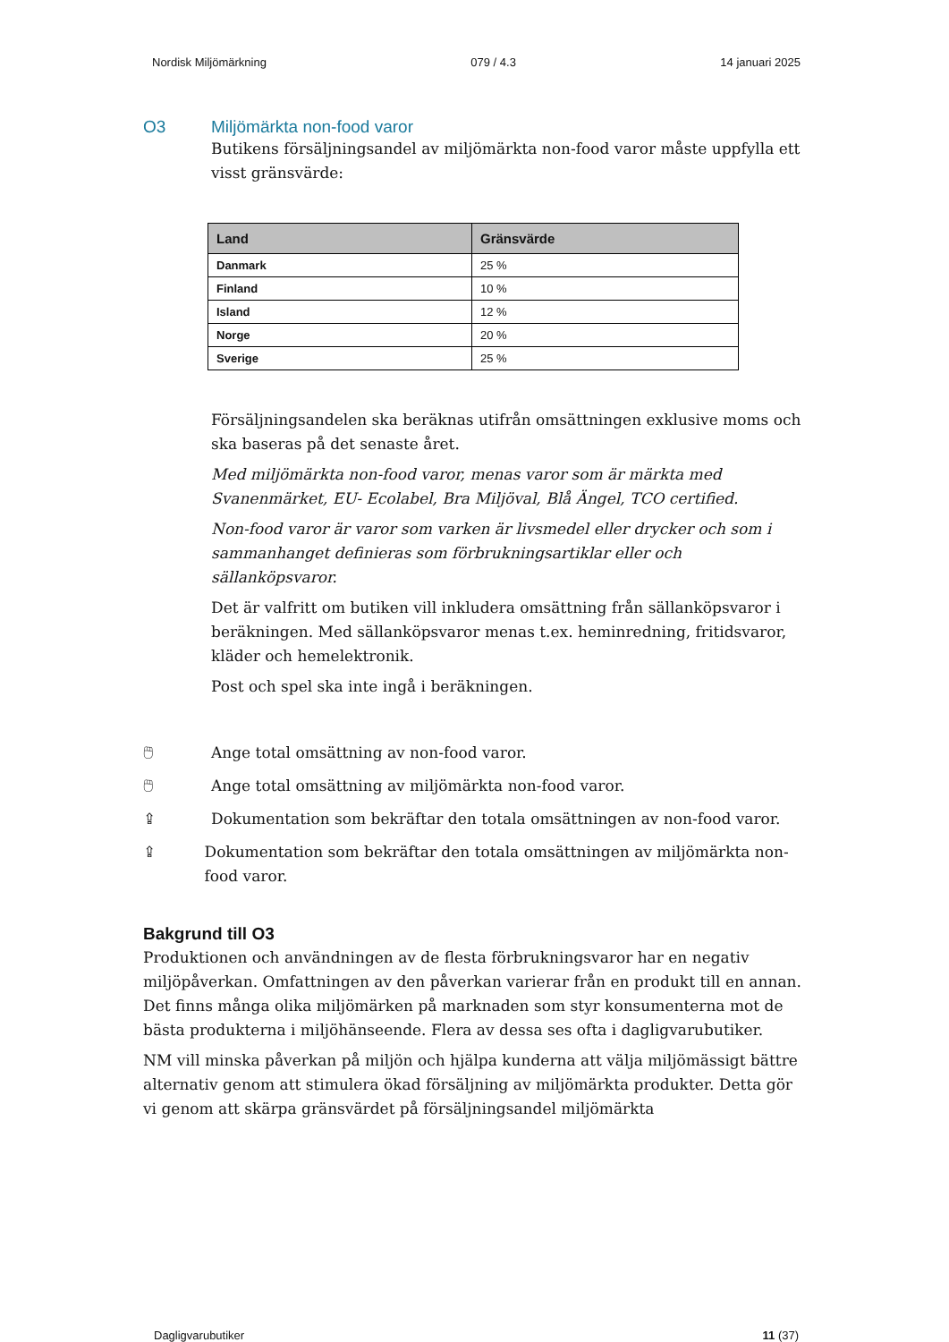Nordisk Miljömärkning 079 / 4.3 14 januari 2025
O3
Miljömärkta non-food varor
Butikens försäljningsandel av miljömärkta non-food varor måste uppfylla ett visst gränsvärde:
| Land | Gränsvärde |
| --- | --- |
| Danmark | 25 % |
| Finland | 10 % |
| Island | 12 % |
| Norge | 20 % |
| Sverige | 25 % |
Försäljningsandelen ska beräknas utifrån omsättningen exklusive moms och ska baseras på det senaste året.
Med miljömärkta non-food varor, menas varor som är märkta med Svanenmärket, EU- Ecolabel, Bra Miljöval, Blå Ängel, TCO certified.
Non-food varor är varor som varken är livsmedel eller drycker och som i sammanhanget definieras som förbrukningsartiklar eller och sällanköpsvaror.
Det är valfritt om butiken vill inkludera omsättning från sällanköpsvaror i beräkningen. Med sällanköpsvaror menas t.ex. heminredning, fritidsvaror, kläder och hemelektronik.
Post och spel ska inte ingå i beräkningen.
🖱 Ange total omsättning av non-food varor.
🖱 Ange total omsättning av miljömärkta non-food varor.
⇪ Dokumentation som bekräftar den totala omsättningen av non-food varor.
⇪ Dokumentation som bekräftar den totala omsättningen av miljömärkta non-food varor.
Bakgrund till O3
Produktionen och användningen av de flesta förbrukningsvaror har en negativ miljöpåverkan. Omfattningen av den påverkan varierar från en produkt till en annan. Det finns många olika miljömärken på marknaden som styr konsumenterna mot de bästa produkterna i miljöhänseende. Flera av dessa ses ofta i dagligvarubutiker.
NM vill minska påverkan på miljön och hjälpa kunderna att välja miljömässigt bättre alternativ genom att stimulera ökad försäljning av miljömärkta produkter. Detta gör vi genom att skärpa gränsvärdet på försäljningsandel miljömärkta
Dagligvarubutiker 11 (37)